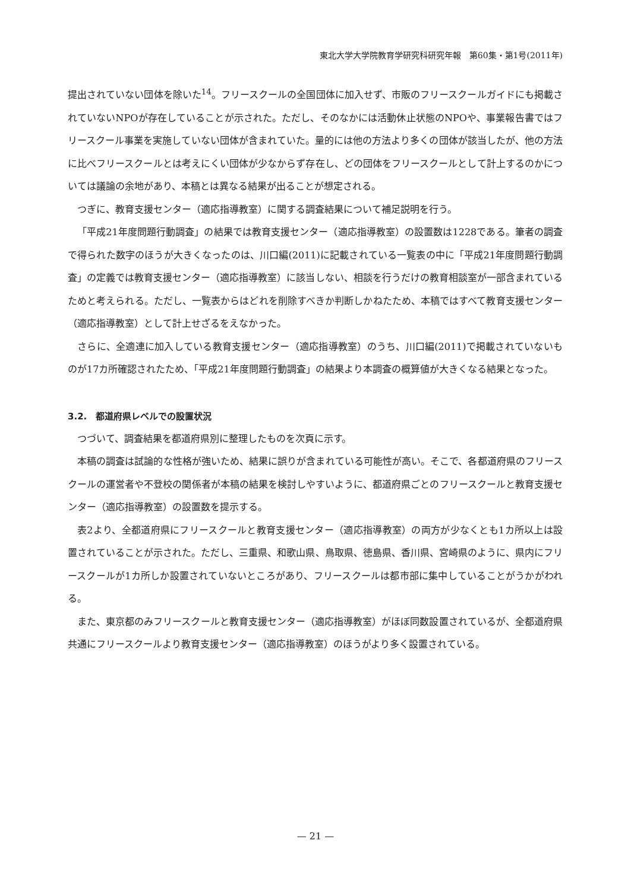東北大学大学院教育学研究科研究年報　第60集・第1号(2011年)
提出されていない団体を除いた<sup>14</sup>。フリースクールの全国団体に加入せず、市販のフリースクールガイドにも掲載されていないNPOが存在していることが示された。ただし、そのなかには活動休止状態のNPOや、事業報告書ではフリースクール事業を実施していない団体が含まれていた。量的には他の方法より多くの団体が該当したが、他の方法に比べフリースクールとは考えにくい団体が少なからず存在し、どの団体をフリースクールとして計上するのかについては議論の余地があり、本稿とは異なる結果が出ることが想定される。
つぎに、教育支援センター（適応指導教室）に関する調査結果について補足説明を行う。
「平成21年度問題行動調査」の結果では教育支援センター（適応指導教室）の設置数は1228である。筆者の調査で得られた数字のほうが大きくなったのは、川口編(2011)に記載されている一覧表の中に「平成21年度問題行動調査」の定義では教育支援センター（適応指導教室）に該当しない、相談を行うだけの教育相談室が一部含まれているためと考えられる。ただし、一覧表からはどれを削除すべきか判断しかねたため、本稿ではすべて教育支援センター（適応指導教室）として計上せざるをえなかった。
さらに、全適連に加入している教育支援センター（適応指導教室）のうち、川口編(2011)で掲載されていないものが17カ所確認されたため、「平成21年度問題行動調査」の結果より本調査の概算値が大きくなる結果となった。
3.2.　都道府県レベルでの設置状況
つづいて、調査結果を都道府県別に整理したものを次頁に示す。
本稿の調査は試論的な性格が強いため、結果に誤りが含まれている可能性が高い。そこで、各都道府県のフリースクールの運営者や不登校の関係者が本稿の結果を検討しやすいように、都道府県ごとのフリースクールと教育支援センター（適応指導教室）の設置数を提示する。
表2より、全都道府県にフリースクールと教育支援センター（適応指導教室）の両方が少なくとも1カ所以上は設置されていることが示された。ただし、三重県、和歌山県、鳥取県、徳島県、香川県、宮崎県のように、県内にフリースクールが1カ所しか設置されていないところがあり、フリースクールは都市部に集中していることがうかがわれる。
また、東京都のみフリースクールと教育支援センター（適応指導教室）がほぼ同数設置されているが、全都道府県共通にフリースクールより教育支援センター（適応指導教室）のほうがより多く設置されている。
— 21 —